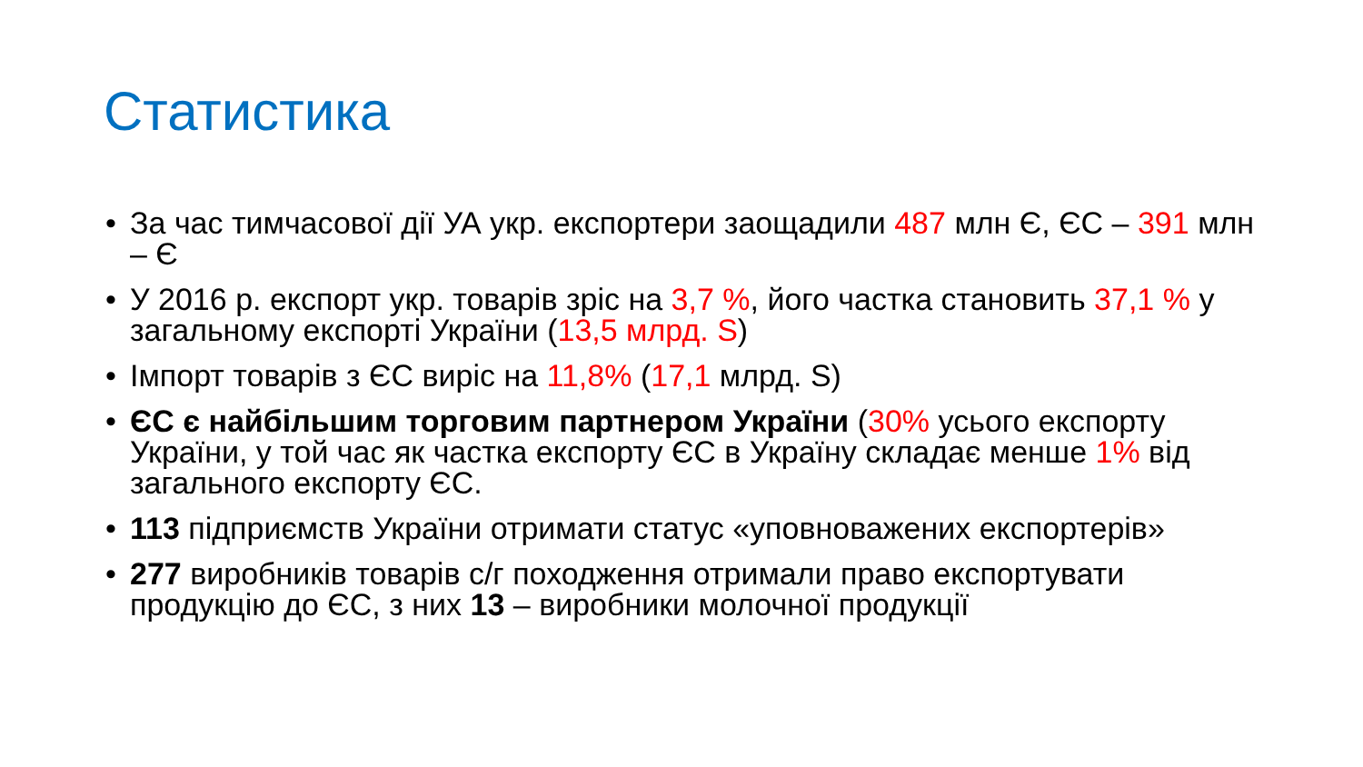Статистика
• За час тимчасової дії УА укр. експортери заощадили 487 млн Є, ЄС – 391 млн – Є
• У 2016 р. експорт укр. товарів зріс на 3,7 %, його частка становить 37,1 % у загальному експорті України (13,5 млрд. S)
• Імпорт товарів з ЄС виріс на 11,8% (17,1 млрд. S)
• ЄС є найбільшим торговим партнером України (30% усього експорту України, у той час як частка експорту ЄС в Україну складає менше 1% від загального експорту ЄС.
• 113 підприємств України отримати статус «уповноважених експортерів»
• 277 виробників товарів с/г походження отримали право експортувати продукцію до ЄС, з них 13 – виробники молочної продукції